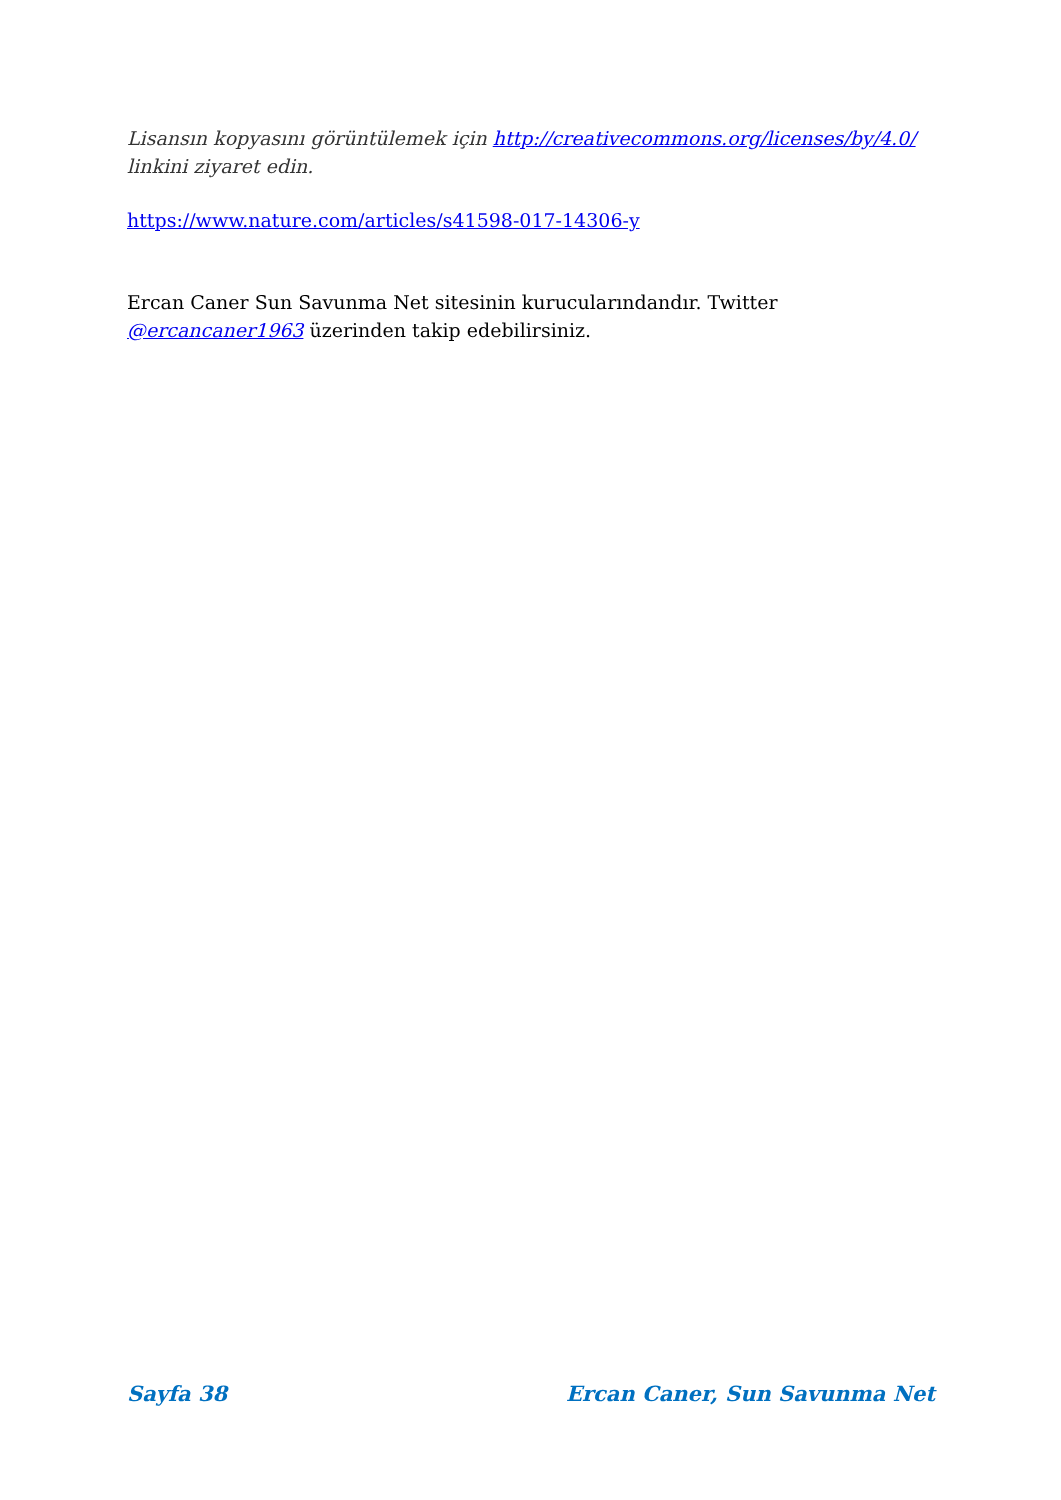Lisansın kopyasını görüntülemek için http://creativecommons.org/licenses/by/4.0/ linkini ziyaret edin.
https://www.nature.com/articles/s41598-017-14306-y
Ercan Caner Sun Savunma Net sitesinin kurucularındandır. Twitter @ercancaner1963 üzerinden takip edebilirsiniz.
Sayfa 38 Ercan Caner, Sun Savunma Net